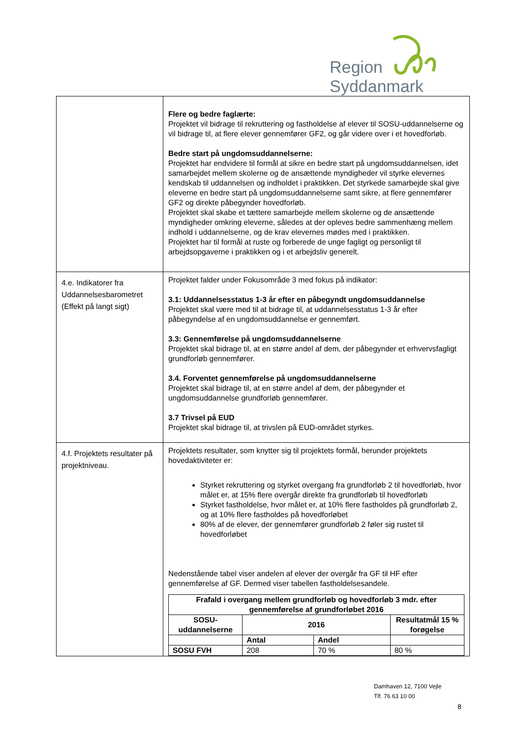Region Syddanmark
| | Flere og bedre faglærte: Projektet vil bidrage til rekruttering og fastholdelse af elever til SOSU-uddannelserne og vil bidrage til, at flere elever gennemfører GF2, og går videre over i et hovedforløb. Bedre start på ungdomsuddannelserne: Projektet har endvidere til formål at sikre en bedre start på ungdomsuddannelsen, idet samarbejdet mellem skolerne og de ansættende myndigheder vil styrke elevernes kendskab til uddannelsen og indholdet i praktikken. Det styrkede samarbejde skal give eleverne en bedre start på ungdomsuddannelserne samt sikre, at flere gennemfører GF2 og direkte påbegynder hovedforløb. Projektet skal skabe et tættere samarbejde mellem skolerne og de ansættende myndigheder omkring eleverne, således at der opleves bedre sammenhæng mellem indhold i uddannelserne, og de krav elevernes mødes med i praktikken. Projektet har til formål at ruste og forberede de unge fagligt og personligt til arbejdsopgaverne i praktikken og i et arbejdsliv generelt. |
| 4.e. Indikatorer fra Uddannelsesbarometret (Effekt på langt sigt) | Projektet falder under Fokusområde 3 med fokus på indikator: 3.1: Uddannelsesstatus 1-3 år efter en påbegyndt ungdomsuddannelse Projektet skal være med til at bidrage til, at uddannelsesstatus 1-3 år efter påbegyndelse af en ungdomsuddannelse er gennemført. 3.3: Gennemførelse på ungdomsuddannelserne Projektet skal bidrage til, at en større andel af dem, der påbegynder et erhvervsfagligt grundforløb gennemfører. 3.4. Forventet gennemførelse på ungdomsuddannelserne Projektet skal bidrage til, at en større andel af dem, der påbegynder et ungdomsuddannelse grundforløb gennemfører. 3.7 Trivsel på EUD Projektet skal bidrage til, at trivslen på EUD-området styrkes. |
| 4.f. Projektets resultater på projektniveau. | Projektets resultater, som knytter sig til projektets formål, herunder projektets hovedaktiviteter er: Styrket rekruttering og styrket overgang fra grundforløb 2 til hovedforløb, hvor målet er, at 15% flere overgår direkte fra grundforløb til hovedforløb Styrket fastholdelse, hvor målet er, at 10% flere fastholdes på grundforløb 2, og at 10% flere fastholdes på hovedforløbet 80% af de elever, der gennemfører grundforløb 2 føler sig rustet til hovedforløbet Nedenstående tabel viser andelen af elever der overgår fra GF til HF efter gennemførelse af GF. Dermed viser tabellen fastholdelsesandele. / Frafald i overgang mellem grundforløb og hovedforløb 3 mdr. efter gennemførelse af grundforløbet 2016 / / / / / --- / --- / --- / --- / / SOSU-uddannelserne / 2016 / / Resultatmål 15 % forøgelse / / / Antal / Andel / / / SOSU FVH / 208 / 70 % / 80 % / |
Damhaven 12, 7100 Vejle
Tlf. 76 63 10 00
8